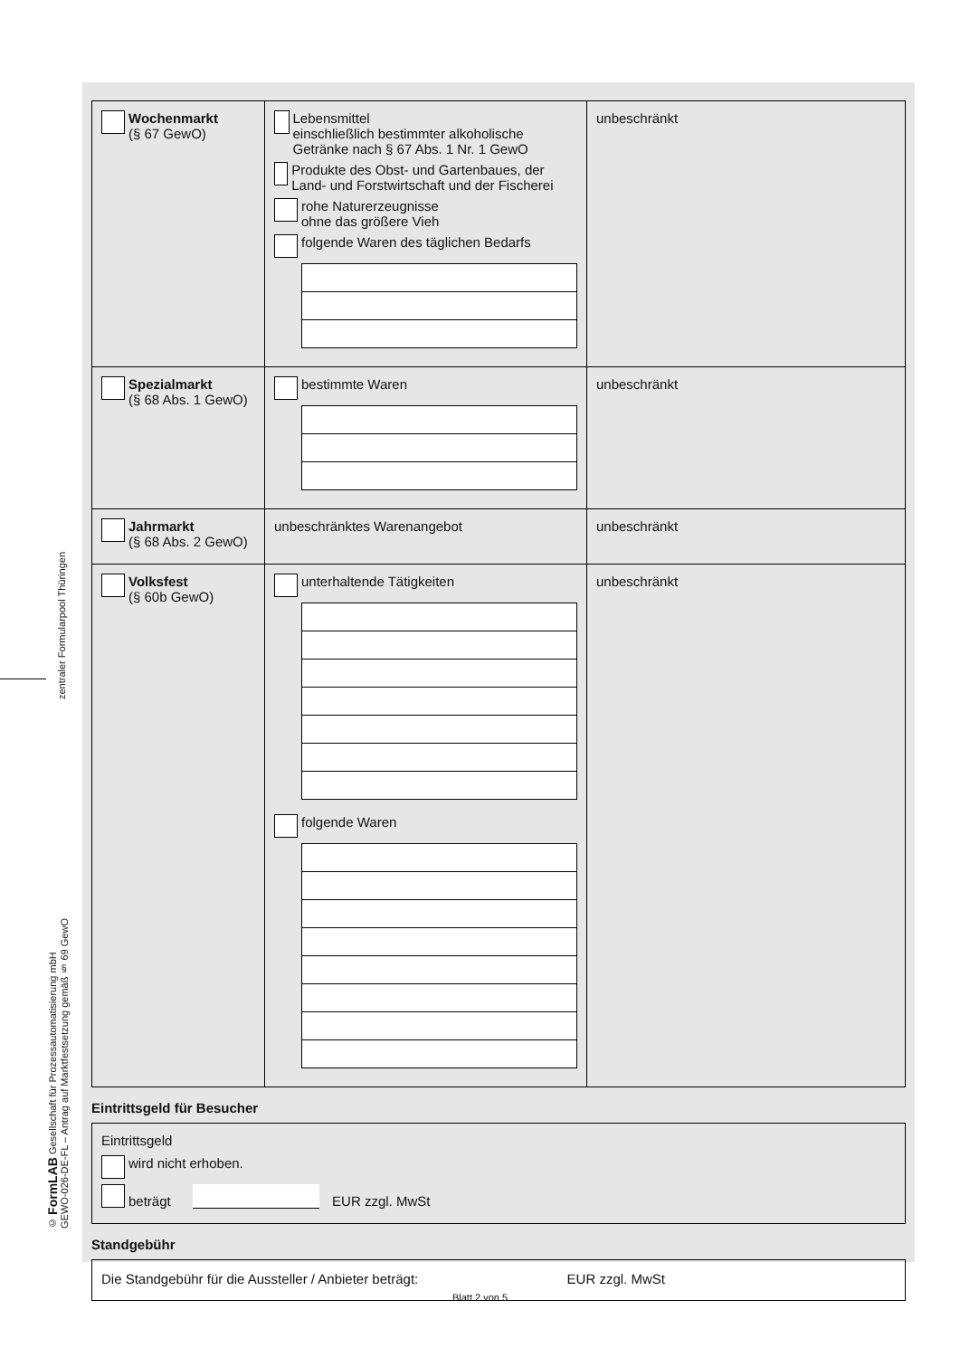zentraler Formularpool Thüringen
© FormLAB Gesellschaft für Prozessautomatisierung mbH
GEWO-026-DE-FL – Antrag auf Marktfestsetzung gemäß § 69 GewO
| Wochenmarkt (§ 67 GewO) | Lebensmittel einschließlich bestimmter alkoholische Getränke nach § 67 Abs. 1 Nr. 1 GewO Produkte des Obst- und Gartenbaues, der Land- und Forstwirtschaft und der Fischerei rohe Naturerzeugnisse ohne das größere Vieh folgende Waren des täglichen Bedarfs | unbeschränkt |
| Spezialmarkt (§ 68 Abs. 1 GewO) | bestimmte Waren | unbeschränkt |
| Jahrmarkt (§ 68 Abs. 2 GewO) | unbeschränktes Warenangebot | unbeschränkt |
| Volksfest (§ 60b GewO) | unterhaltende Tätigkeiten folgende Waren | unbeschränkt |
Eintrittsgeld für Besucher
Eintrittsgeld
wird nicht erhoben.
beträgt EUR zzgl. MwSt
Standgebühr
Die Standgebühr für die Aussteller / Anbieter beträgt: EUR zzgl. MwSt
Blatt 2 von 5